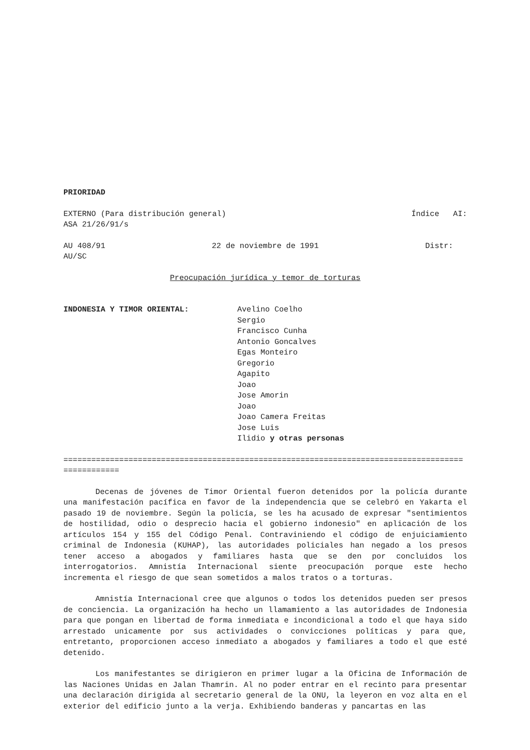PRIORIDAD
EXTERNO (Para distribución general) Índice AI:
ASA 21/26/91/s
AU 408/91 22 de noviembre de 1991 Distr:
AU/SC
Preocupación jurídica y temor de torturas
INDONESIA Y TIMOR ORIENTAL: Avelino Coelho
Sergio
Francisco Cunha
Antonio Goncalves
Egas Monteiro
Gregorio
Agapito
Joao
Jose Amorin
Joao
Joao Camera Freitas
Jose Luis
Ilidio y otras personas
==================================================================================================
Decenas de jóvenes de Timor Oriental fueron detenidos por la policía durante una manifestación pacífica en favor de la independencia que se celebró en Yakarta el pasado 19 de noviembre. Según la policía, se les ha acusado de expresar "sentimientos de hostilidad, odio o desprecio hacia el gobierno indonesio" en aplicación de los artículos 154 y 155 del Código Penal. Contraviniendo el código de enjuiciamiento criminal de Indonesia (KUHAP), las autoridades policiales han negado a los presos tener acceso a abogados y familiares hasta que se den por concluidos los interrogatorios. Amnistía Internacional siente preocupación porque este hecho incrementa el riesgo de que sean sometidos a malos tratos o a torturas.
Amnistía Internacional cree que algunos o todos los detenidos pueden ser presos de conciencia. La organización ha hecho un llamamiento a las autoridades de Indonesia para que pongan en libertad de forma inmediata e incondicional a todo el que haya sido arrestado unicamente por sus actividades o convicciones políticas y para que, entretanto, proporcionen acceso inmediato a abogados y familiares a todo el que esté detenido.
Los manifestantes se dirigieron en primer lugar a la Oficina de Información de las Naciones Unidas en Jalan Thamrin. Al no poder entrar en el recinto para presentar una declaración dirigida al secretario general de la ONU, la leyeron en voz alta en el exterior del edificio junto a la verja. Exhibiendo banderas y pancartas en las